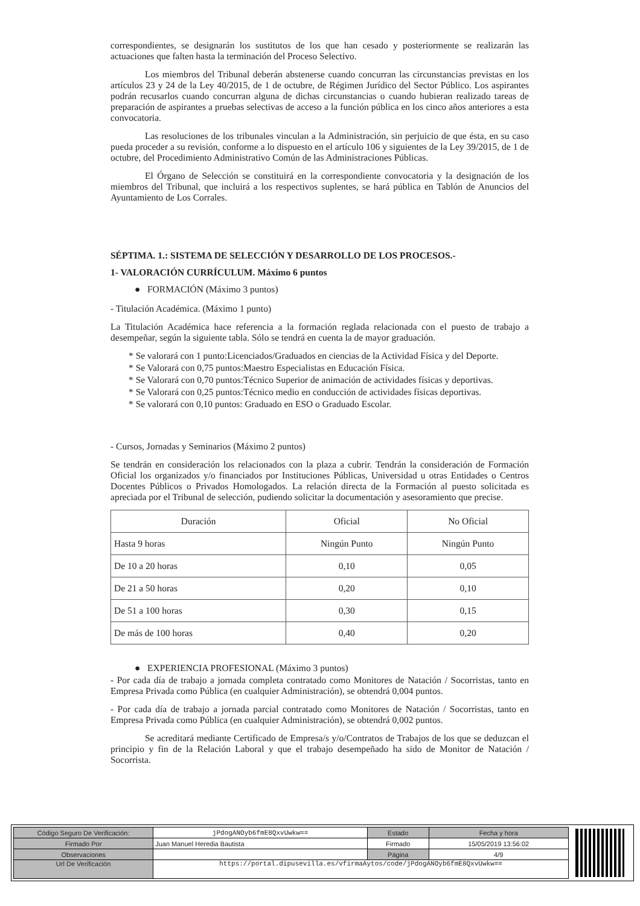correspondientes, se designarán los sustitutos de los que han cesado y posteriormente se realizarán las actuaciones que falten hasta la terminación del Proceso Selectivo.
Los miembros del Tribunal deberán abstenerse cuando concurran las circunstancias previstas en los artículos 23 y 24 de la Ley 40/2015, de 1 de octubre, de Régimen Jurídico del Sector Público. Los aspirantes podrán recusarlos cuando concurran alguna de dichas circunstancias o cuando hubieran realizado tareas de preparación de aspirantes a pruebas selectivas de acceso a la función pública en los cinco años anteriores a esta convocatoria.
Las resoluciones de los tribunales vinculan a la Administración, sin perjuicio de que ésta, en su caso pueda proceder a su revisión, conforme a lo dispuesto en el artículo 106 y siguientes de la Ley 39/2015, de 1 de octubre, del Procedimiento Administrativo Común de las Administraciones Públicas.
El Órgano de Selección se constituirá en la correspondiente convocatoria y la designación de los miembros del Tribunal, que incluirá a los respectivos suplentes, se hará pública en Tablón de Anuncios del Ayuntamiento de Los Corrales.
SÉPTIMA. 1.: SISTEMA DE SELECCIÓN Y DESARROLLO DE LOS PROCESOS.-
1- VALORACIÓN CURRÍCULUM. Máximo 6 puntos
● FORMACIÓN (Máximo 3 puntos)
- Titulación Académica. (Máximo 1 punto)
La Titulación Académica hace referencia a la formación reglada relacionada con el puesto de trabajo a desempeñar, según la siguiente tabla. Sólo se tendrá en cuenta la de mayor graduación.
* Se valorará con 1 punto:Licenciados/Graduados en ciencias de la Actividad Física y del Deporte.
* Se Valorará con 0,75 puntos:Maestro Especialistas en Educación Física.
* Se Valorará con 0,70 puntos:Técnico Superior de animación de actividades físicas y deportivas.
* Se Valorará con 0,25 puntos:Técnico medio en conducción de actividades físicas deportivas.
* Se valorará con 0,10 puntos: Graduado en ESO o Graduado Escolar.
- Cursos, Jornadas y Seminarios (Máximo 2 puntos)
Se tendrán en consideración los relacionados con la plaza a cubrir. Tendrán la consideración de Formación Oficial los organizados y/o financiados por Instituciones Públicas, Universidad u otras Entidades o Centros Docentes Públicos o Privados Homologados. La relación directa de la Formación al puesto solicitada es apreciada por el Tribunal de selección, pudiendo solicitar la documentación y asesoramiento que precise.
| Duración | Oficial | No Oficial |
| Hasta 9 horas | Ningún Punto | Ningún Punto |
| De 10 a 20 horas | 0,10 | 0,05 |
| De 21 a 50 horas | 0,20 | 0,10 |
| De 51 a 100 horas | 0,30 | 0,15 |
| De más de 100 horas | 0,40 | 0,20 |
● EXPERIENCIA PROFESIONAL (Máximo 3 puntos)
- Por cada día de trabajo a jornada completa contratado como Monitores de Natación / Socorristas, tanto en Empresa Privada como Pública (en cualquier Administración), se obtendrá 0,004 puntos.
- Por cada día de trabajo a jornada parcial contratado como Monitores de Natación / Socorristas, tanto en Empresa Privada como Pública (en cualquier Administración), se obtendrá 0,002 puntos.
Se acreditará mediante Certificado de Empresa/s y/o/Contratos de Trabajos de los que se deduzcan el principio y fin de la Relación Laboral y que el trabajo desempeñado ha sido de Monitor de Natación / Socorrista.
| Código Seguro De Verificación: | jPdogANOyb6fmE8QxvUwkw== | Estado | Fecha y hora |
| Firmado Por | Juan Manuel Heredia Bautista | Firmado | 15/05/2019 13:56:02 |
| Observaciones | | Página | 4/9 |
| Url De Verificación | https://portal.dipusevilla.es/vfirmaAytos/code/jPdogANOyb6fmE8QxvUwkw== | | |